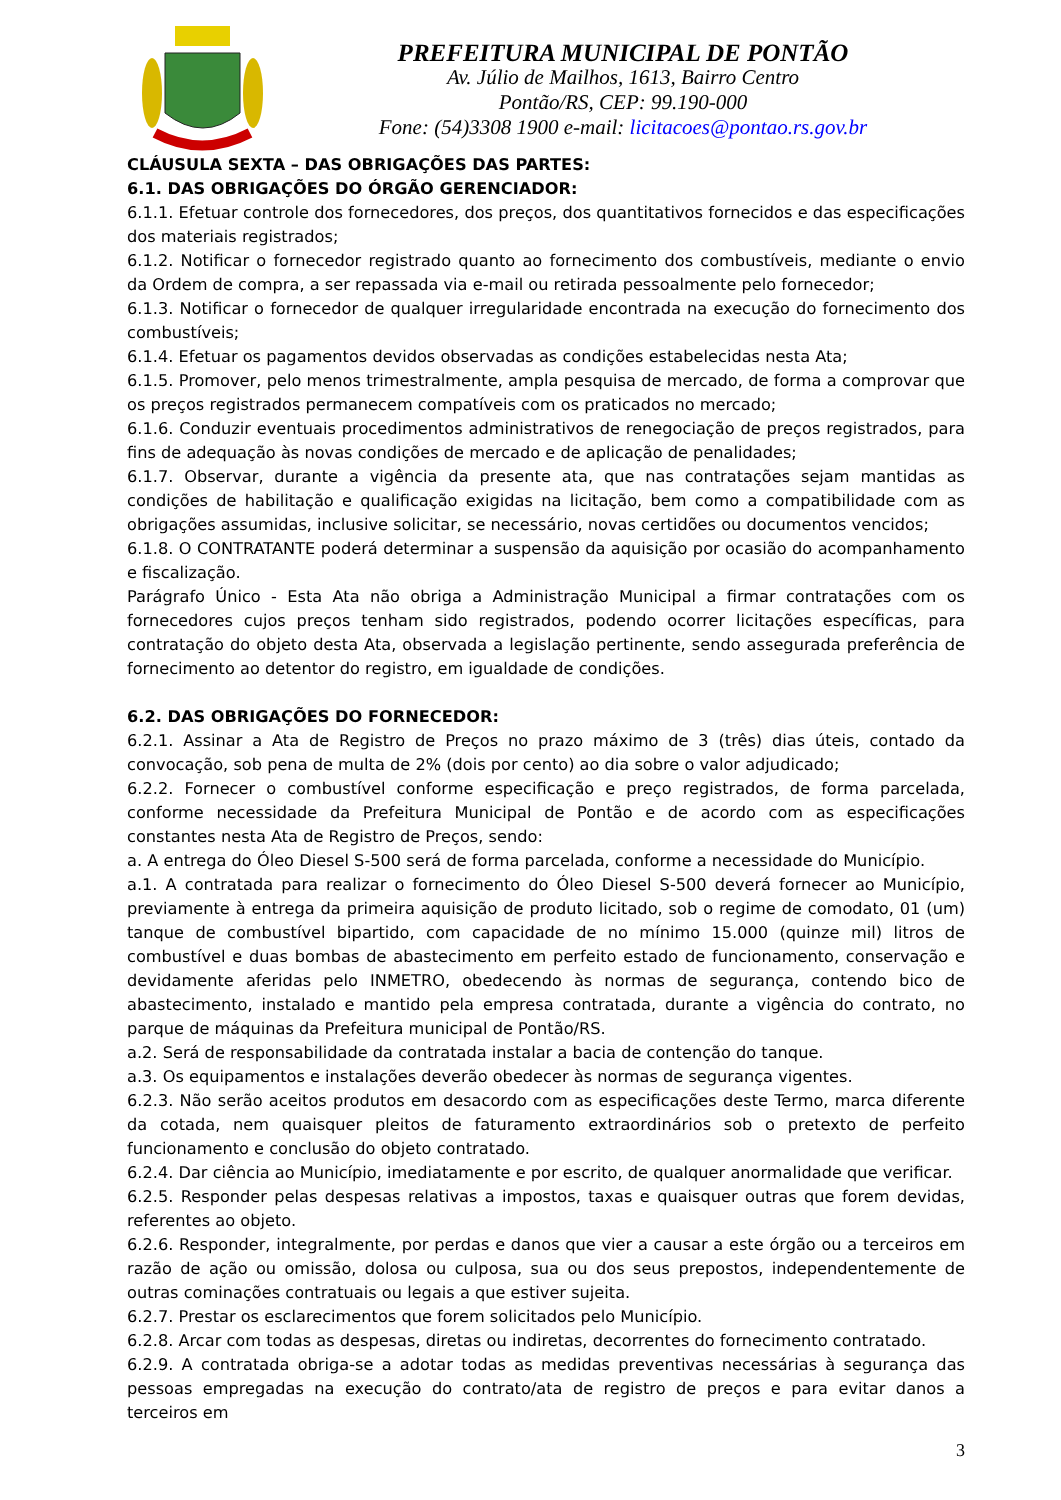PREFEITURA MUNICIPAL DE PONTÃO
Av. Júlio de Mailhos, 1613, Bairro Centro
Pontão/RS, CEP: 99.190-000
Fone: (54)3308 1900 e-mail: licitacoes@pontao.rs.gov.br
CLÁUSULA SEXTA – DAS OBRIGAÇÕES DAS PARTES:
6.1. DAS OBRIGAÇÕES DO ÓRGÃO GERENCIADOR:
6.1.1. Efetuar controle dos fornecedores, dos preços, dos quantitativos fornecidos e das especificações dos materiais registrados;
6.1.2. Notificar o fornecedor registrado quanto ao fornecimento dos combustíveis, mediante o envio da Ordem de compra, a ser repassada via e-mail ou retirada pessoalmente pelo fornecedor;
6.1.3. Notificar o fornecedor de qualquer irregularidade encontrada na execução do fornecimento dos combustíveis;
6.1.4. Efetuar os pagamentos devidos observadas as condições estabelecidas nesta Ata;
6.1.5. Promover, pelo menos trimestralmente, ampla pesquisa de mercado, de forma a comprovar que os preços registrados permanecem compatíveis com os praticados no mercado;
6.1.6. Conduzir eventuais procedimentos administrativos de renegociação de preços registrados, para fins de adequação às novas condições de mercado e de aplicação de penalidades;
6.1.7. Observar, durante a vigência da presente ata, que nas contratações sejam mantidas as condições de habilitação e qualificação exigidas na licitação, bem como a compatibilidade com as obrigações assumidas, inclusive solicitar, se necessário, novas certidões ou documentos vencidos;
6.1.8. O CONTRATANTE poderá determinar a suspensão da aquisição por ocasião do acompanhamento e fiscalização.
Parágrafo Único - Esta Ata não obriga a Administração Municipal a firmar contratações com os fornecedores cujos preços tenham sido registrados, podendo ocorrer licitações específicas, para contratação do objeto desta Ata, observada a legislação pertinente, sendo assegurada preferência de fornecimento ao detentor do registro, em igualdade de condições.
6.2. DAS OBRIGAÇÕES DO FORNECEDOR:
6.2.1. Assinar a Ata de Registro de Preços no prazo máximo de 3 (três) dias úteis, contado da convocação, sob pena de multa de 2% (dois por cento) ao dia sobre o valor adjudicado;
6.2.2. Fornecer o combustível conforme especificação e preço registrados, de forma parcelada, conforme necessidade da Prefeitura Municipal de Pontão e de acordo com as especificações constantes nesta Ata de Registro de Preços, sendo:
a. A entrega do Óleo Diesel S-500 será de forma parcelada, conforme a necessidade do Município.
a.1. A contratada para realizar o fornecimento do Óleo Diesel S-500 deverá fornecer ao Município, previamente à entrega da primeira aquisição de produto licitado, sob o regime de comodato, 01 (um) tanque de combustível bipartido, com capacidade de no mínimo 15.000 (quinze mil) litros de combustível e duas bombas de abastecimento em perfeito estado de funcionamento, conservação e devidamente aferidas pelo INMETRO, obedecendo às normas de segurança, contendo bico de abastecimento, instalado e mantido pela empresa contratada, durante a vigência do contrato, no parque de máquinas da Prefeitura municipal de Pontão/RS.
a.2. Será de responsabilidade da contratada instalar a bacia de contenção do tanque.
a.3. Os equipamentos e instalações deverão obedecer às normas de segurança vigentes.
6.2.3. Não serão aceitos produtos em desacordo com as especificações deste Termo, marca diferente da cotada, nem quaisquer pleitos de faturamento extraordinários sob o pretexto de perfeito funcionamento e conclusão do objeto contratado.
6.2.4. Dar ciência ao Município, imediatamente e por escrito, de qualquer anormalidade que verificar.
6.2.5. Responder pelas despesas relativas a impostos, taxas e quaisquer outras que forem devidas, referentes ao objeto.
6.2.6. Responder, integralmente, por perdas e danos que vier a causar a este órgão ou a terceiros em razão de ação ou omissão, dolosa ou culposa, sua ou dos seus prepostos, independentemente de outras cominações contratuais ou legais a que estiver sujeita.
6.2.7. Prestar os esclarecimentos que forem solicitados pelo Município.
6.2.8. Arcar com todas as despesas, diretas ou indiretas, decorrentes do fornecimento contratado.
6.2.9. A contratada obriga-se a adotar todas as medidas preventivas necessárias à segurança das pessoas empregadas na execução do contrato/ata de registro de preços e para evitar danos a terceiros em
3